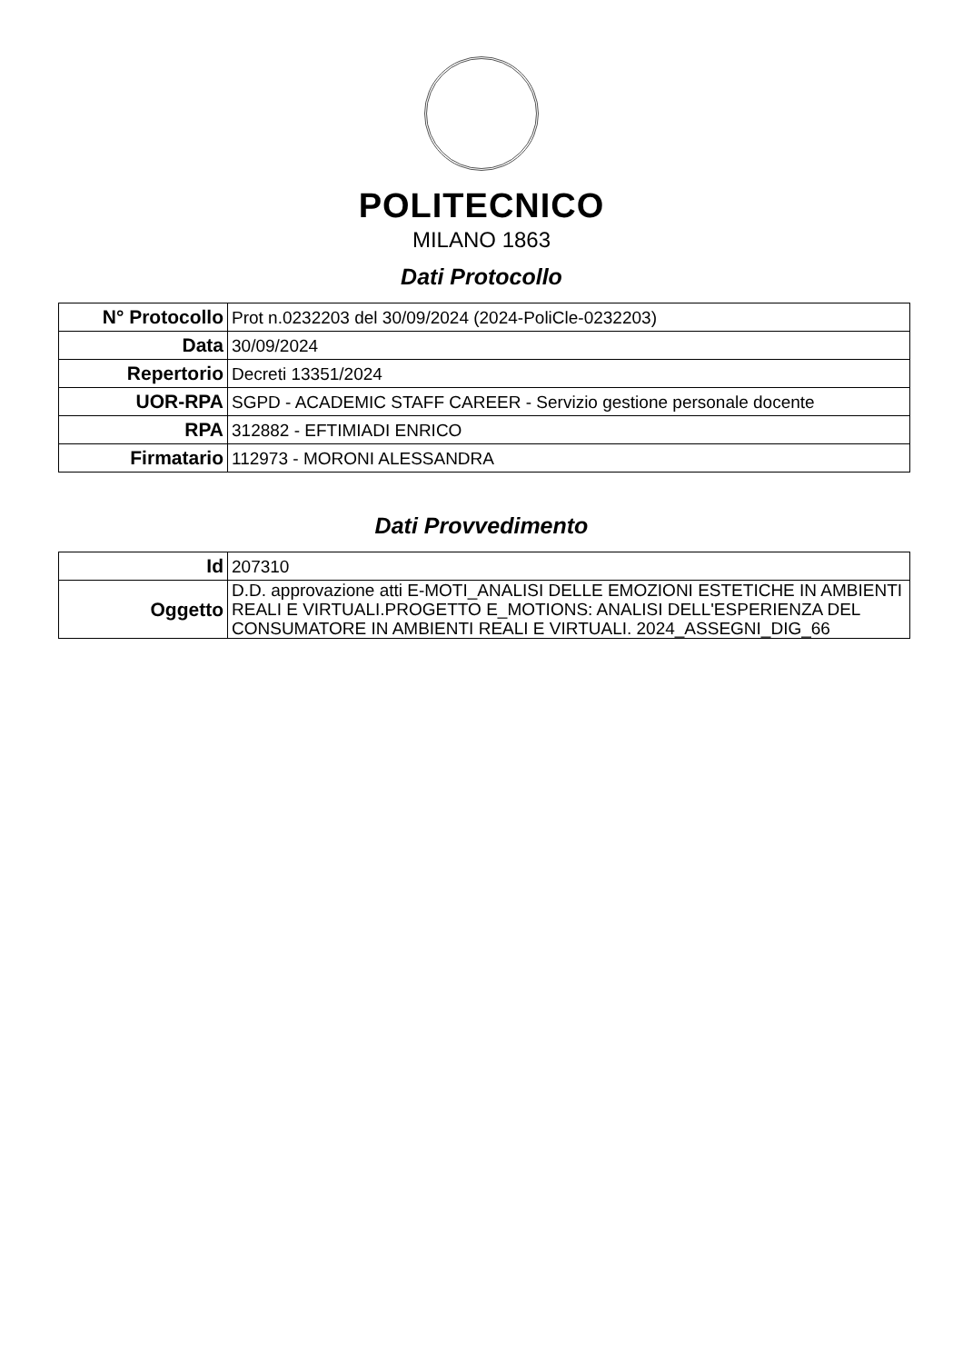POLITECNICO
MILANO 1863
Dati Protocollo
| N° Protocollo | Prot n.0232203 del 30/09/2024 (2024-PoliCle-0232203) |
| Data | 30/09/2024 |
| Repertorio | Decreti 13351/2024 |
| UOR-RPA | SGPD - ACADEMIC STAFF CAREER - Servizio gestione personale docente |
| RPA | 312882 - EFTIMIADI ENRICO |
| Firmatario | 112973 - MORONI ALESSANDRA |
Dati Provvedimento
| Id | 207310 |
| Oggetto | D.D. approvazione atti E-MOTI_ANALISI DELLE EMOZIONI ESTETICHE IN AMBIENTI REALI E VIRTUALI.PROGETTO E_MOTIONS: ANALISI DELL'ESPERIENZA DEL CONSUMATORE IN AMBIENTI REALI E VIRTUALI. 2024_ASSEGNI_DIG_66 |